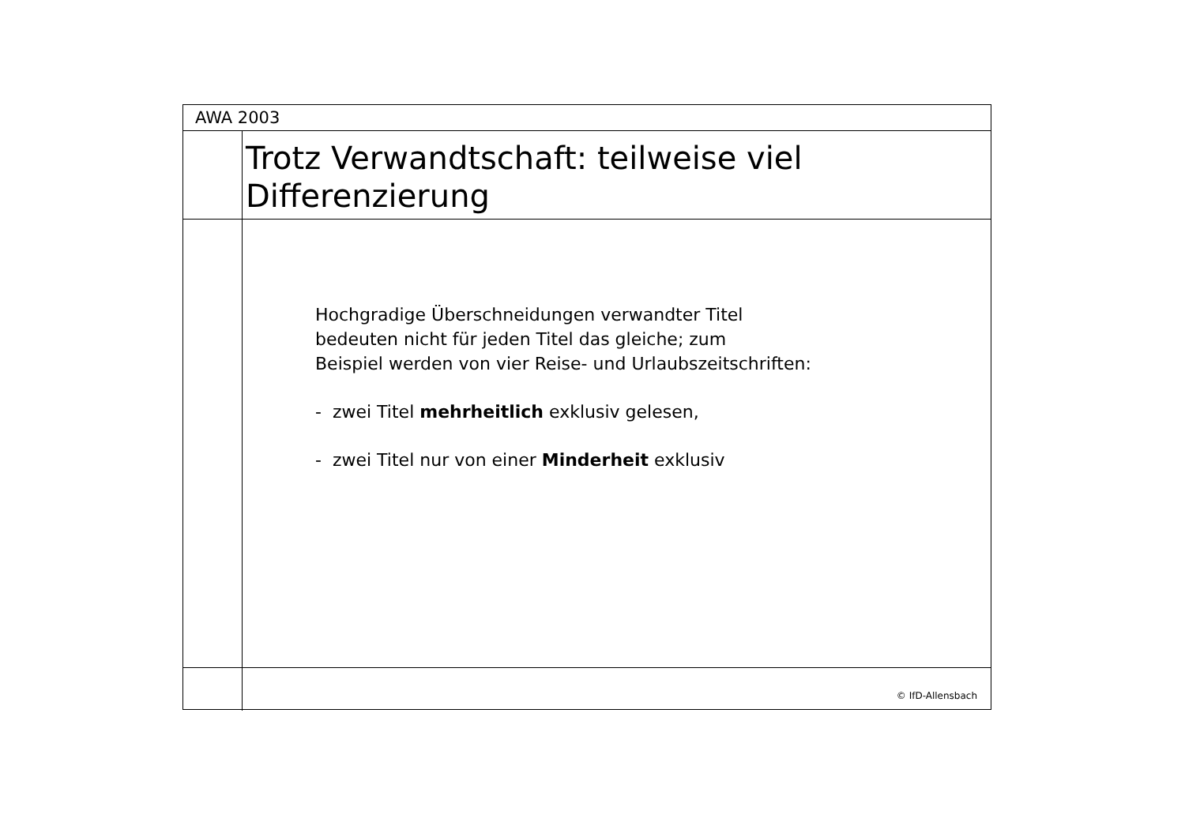AWA 2003
Trotz Verwandtschaft: teilweise viel
Differenzierung
Hochgradige Überschneidungen verwandter Titel
bedeuten nicht für jeden Titel das gleiche; zum
Beispiel werden von vier Reise- und Urlaubszeitschriften:
- zwei Titel mehrheitlich exklusiv gelesen,
- zwei Titel nur von einer Minderheit exklusiv
© IfD-Allensbach